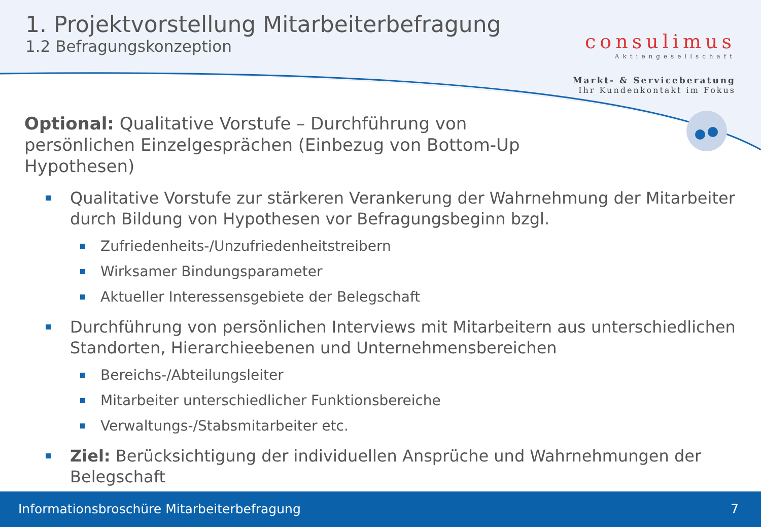1. Projektvorstellung Mitarbeiterbefragung
1.2 Befragungskonzeption
consulimus
Aktiengesellschaft
Markt- & Serviceberatung
Ihr Kundenkontakt im Fokus
Optional: Qualitative Vorstufe – Durchführung von persönlichen Einzelgesprächen (Einbezug von Bottom-Up Hypothesen)
Qualitative Vorstufe zur stärkeren Verankerung der Wahrnehmung der Mitarbeiter durch Bildung von Hypothesen vor Befragungsbeginn bzgl.
Zufriedenheits-/Unzufriedenheitstreibern
Wirksamer Bindungsparameter
Aktueller Interessensgebiete der Belegschaft
Durchführung von persönlichen Interviews mit Mitarbeitern aus unterschiedlichen Standorten, Hierarchieebenen und Unternehmensbereichen
Bereichs-/Abteilungsleiter
Mitarbeiter unterschiedlicher Funktionsbereiche
Verwaltungs-/Stabsmitarbeiter etc.
Ziel: Berücksichtigung der individuellen Ansprüche und Wahrnehmungen der Belegschaft
Informationsbroschüre Mitarbeiterbefragung 7